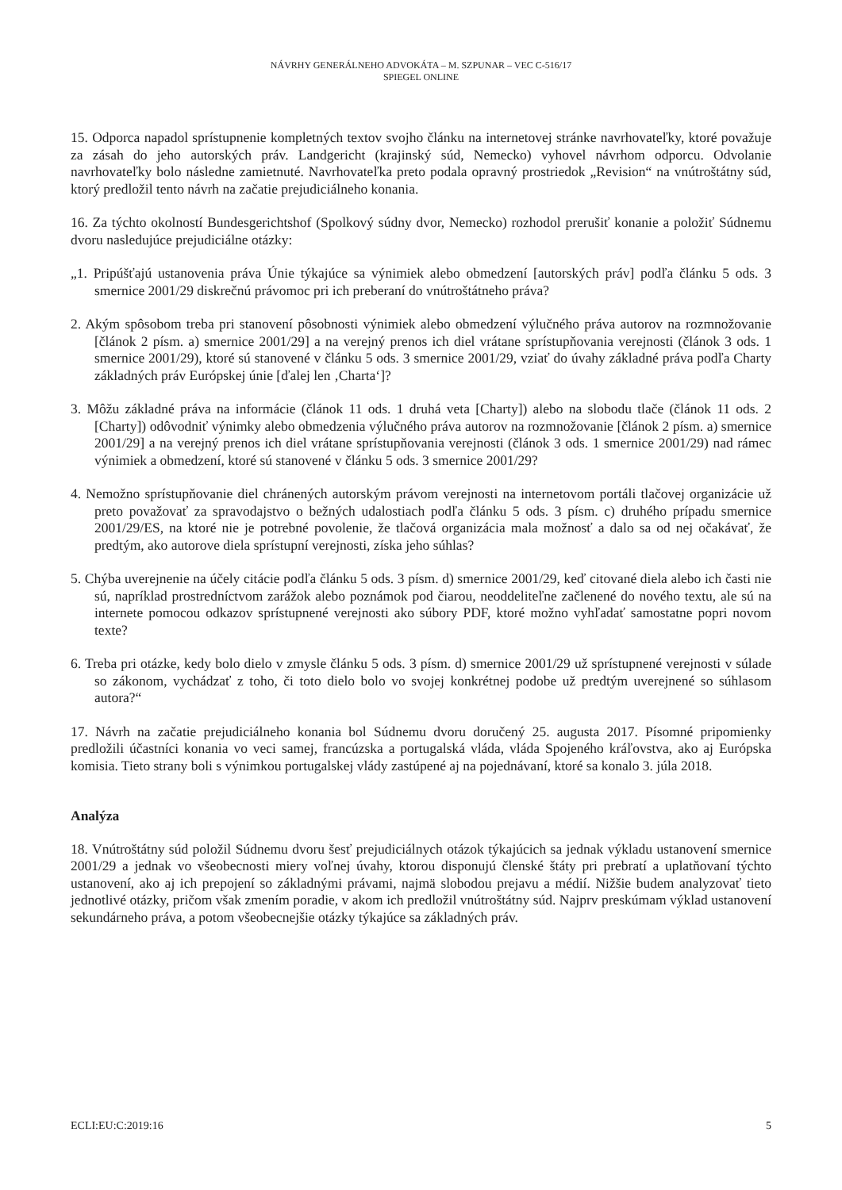NÁVRHY GENERÁLNEHO ADVOKÁTA – M. SZPUNAR – VEC C-516/17
SPIEGEL ONLINE
15. Odporca napadol sprístupnenie kompletných textov svojho článku na internetovej stránke navrhovateľky, ktoré považuje za zásah do jeho autorských práv. Landgericht (krajinský súd, Nemecko) vyhovel návrhom odporcu. Odvolanie navrhovateľky bolo následne zamietnuté. Navrhovateľka preto podala opravný prostriedok „Revision“ na vnútroštátny súd, ktorý predložil tento návrh na začatie prejudiciálneho konania.
16. Za týchto okolností Bundesgerichtshof (Spolkový súdny dvor, Nemecko) rozhodol prerušiť konanie a položiť Súdnemu dvoru nasledujúce prejudiciálne otázky:
„1. Pripúšťajú ustanovenia práva Únie týkajúce sa výnimiek alebo obmedzení [autorských práv] podľa článku 5 ods. 3 smernice 2001/29 diskrečnú právomoc pri ich preberaní do vnútroštátneho práva?
2. Akým spôsobom treba pri stanovení pôsobnosti výnimiek alebo obmedzení výlučného práva autorov na rozmnožovanie [článok 2 písm. a) smernice 2001/29] a na verejný prenos ich diel vrátane sprístupňovania verejnosti (článok 3 ods. 1 smernice 2001/29), ktoré sú stanovené v článku 5 ods. 3 smernice 2001/29, vziať do úvahy základné práva podľa Charty základných práv Európskej únie [ďalej len ‚Charta‘]?
3. Môžu základné práva na informácie (článok 11 ods. 1 druhá veta [Charty]) alebo na slobodu tlače (článok 11 ods. 2 [Charty]) odôvodniť výnimky alebo obmedzenia výlučného práva autorov na rozmnožovanie [článok 2 písm. a) smernice 2001/29] a na verejný prenos ich diel vrátane sprístupňovania verejnosti (článok 3 ods. 1 smernice 2001/29) nad rámec výnimiek a obmedzení, ktoré sú stanovené v článku 5 ods. 3 smernice 2001/29?
4. Nemožno sprístupňovanie diel chránených autorským právom verejnosti na internetovom portáli tlačovej organizácie už preto považovať za spravodajstvo o bežných udalostiach podľa článku 5 ods. 3 písm. c) druhého prípadu smernice 2001/29/ES, na ktoré nie je potrebné povolenie, že tlačová organizácia mala možnosť a dalo sa od nej očakávať, že predtým, ako autorove diela sprístupní verejnosti, získa jeho súhlas?
5. Chýba uverejnenie na účely citácie podľa článku 5 ods. 3 písm. d) smernice 2001/29, keď citované diela alebo ich časti nie sú, napríklad prostredníctvom zarážok alebo poznámok pod čiarou, neoddeliteľne začlenené do nového textu, ale sú na internete pomocou odkazov sprístupnené verejnosti ako súbory PDF, ktoré možno vyhľadať samostatne popri novom texte?
6. Treba pri otázke, kedy bolo dielo v zmysle článku 5 ods. 3 písm. d) smernice 2001/29 už sprístupnené verejnosti v súlade so zákonom, vychádzať z toho, či toto dielo bolo vo svojej konkrétnej podobe už predtým uverejnené so súhlasom autora?“
17. Návrh na začatie prejudiciálneho konania bol Súdnemu dvoru doručený 25. augusta 2017. Písomné pripomienky predložili účastníci konania vo veci samej, francúzska a portugalská vláda, vláda Spojeného kráľovstva, ako aj Európska komisia. Tieto strany boli s výnimkou portugalskej vlády zastúpené aj na pojednávaní, ktoré sa konalo 3. júla 2018.
Analýza
18. Vnútroštátny súd položil Súdnemu dvoru šesť prejudiciálnych otázok týkajúcich sa jednak výkladu ustanovení smernice 2001/29 a jednak vo všeobecnosti miery voľnej úvahy, ktorou disponujú členské štáty pri prebratí a uplatňovaní týchto ustanovení, ako aj ich prepojení so základnými právami, najmä slobodou prejavu a médií. Nižšie budem analyzovať tieto jednotlivé otázky, pričom však zmením poradie, v akom ich predložil vnútroštátny súd. Najprv preskúmam výklad ustanovení sekundárneho práva, a potom všeobecnejšie otázky týkajúce sa základných práv.
ECLI:EU:C:2019:16 5